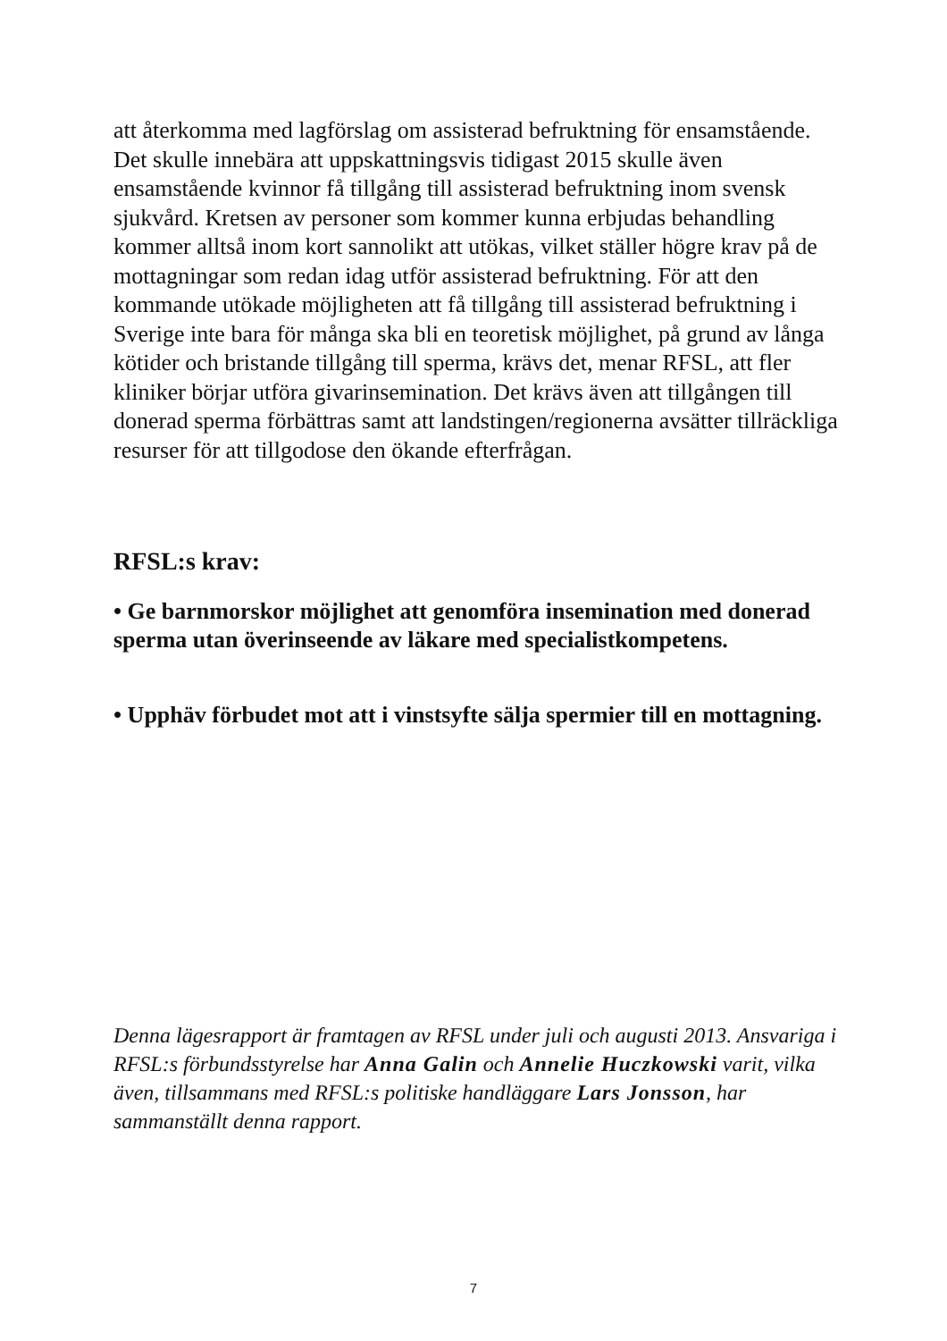att återkomma med lagförslag om assisterad befruktning för ensamstående. Det skulle innebära att uppskattningsvis tidigast 2015 skulle även ensamstående kvinnor få tillgång till assisterad befruktning inom svensk sjukvård. Kretsen av personer som kommer kunna erbjudas behandling kommer alltså inom kort sannolikt att utökas, vilket ställer högre krav på de mottagningar som redan idag utför assisterad befruktning. För att den kommande utökade möjligheten att få tillgång till assisterad befruktning i Sverige inte bara för många ska bli en teoretisk möjlighet, på grund av långa kötider och bristande tillgång till sperma, krävs det, menar RFSL, att fler kliniker börjar utföra givarinsemination. Det krävs även att tillgången till donerad sperma förbättras samt att landstingen/regionerna avsätter tillräckliga resurser för att tillgodose den ökande efterfrågan.
RFSL:s krav:
• Ge barnmorskor möjlighet att genomföra insemination med donerad sperma utan överinseende av läkare med specialistkompetens.
• Upphäv förbudet mot att i vinstsyfte sälja spermier till en mottagning.
Denna lägesrapport är framtagen av RFSL under juli och augusti 2013. Ansvariga i RFSL:s förbundsstyrelse har Anna Galin och Annelie Huczkowski varit, vilka även, tillsammans med RFSL:s politiske handläggare Lars Jonsson, har sammanställt denna rapport.
7